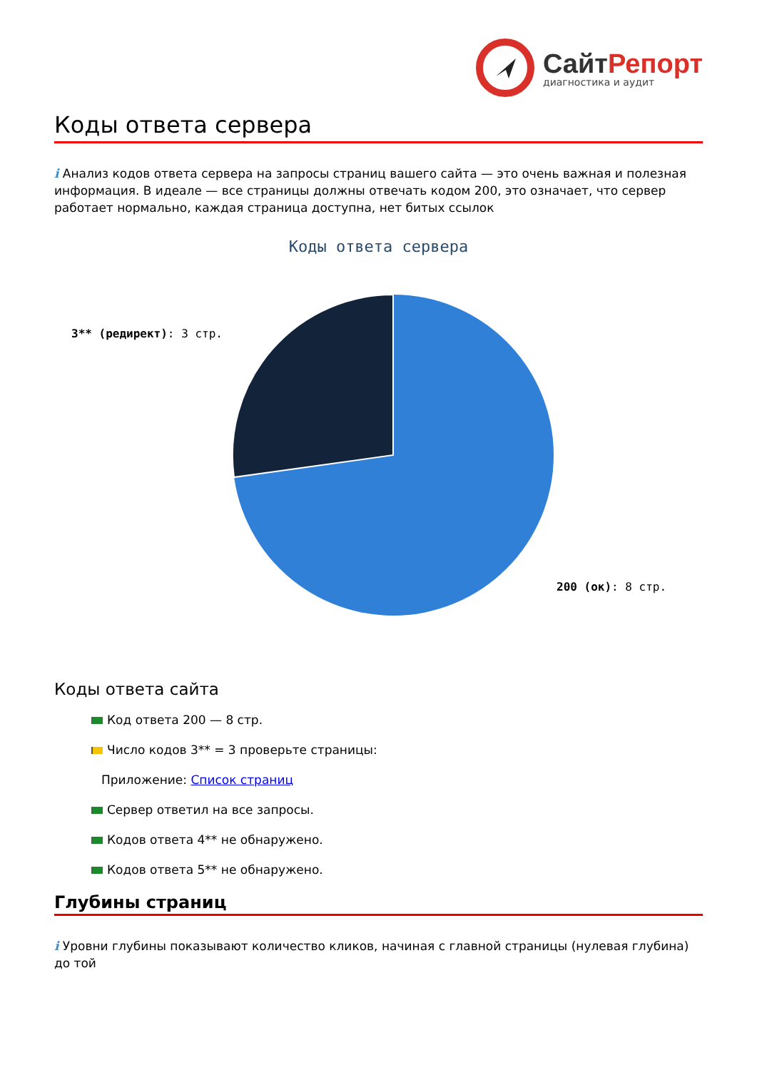СайтРепорт
диагностика и аудит
Коды ответа сервера
i Анализ кодов ответа сервера на запросы страниц вашего сайта — это очень важная и полезная информация. В идеале — все страницы должны отвечать кодом 200, это означает, что сервер работает нормально, каждая страница доступна, нет битых ссылок
Коды ответа сервера
3** (редирект): 3 стр.
200 (ок): 8 стр.
Коды ответа сайта
Код ответа 200 — 8 стр.
Число кодов 3** = 3 проверьте страницы:
Приложение: Список страниц
Сервер ответил на все запросы.
Кодов ответа 4** не обнаружено.
Кодов ответа 5** не обнаружено.
Глубины страниц
i Уровни глубины показывают количество кликов, начиная с главной страницы (нулевая глубина) до той